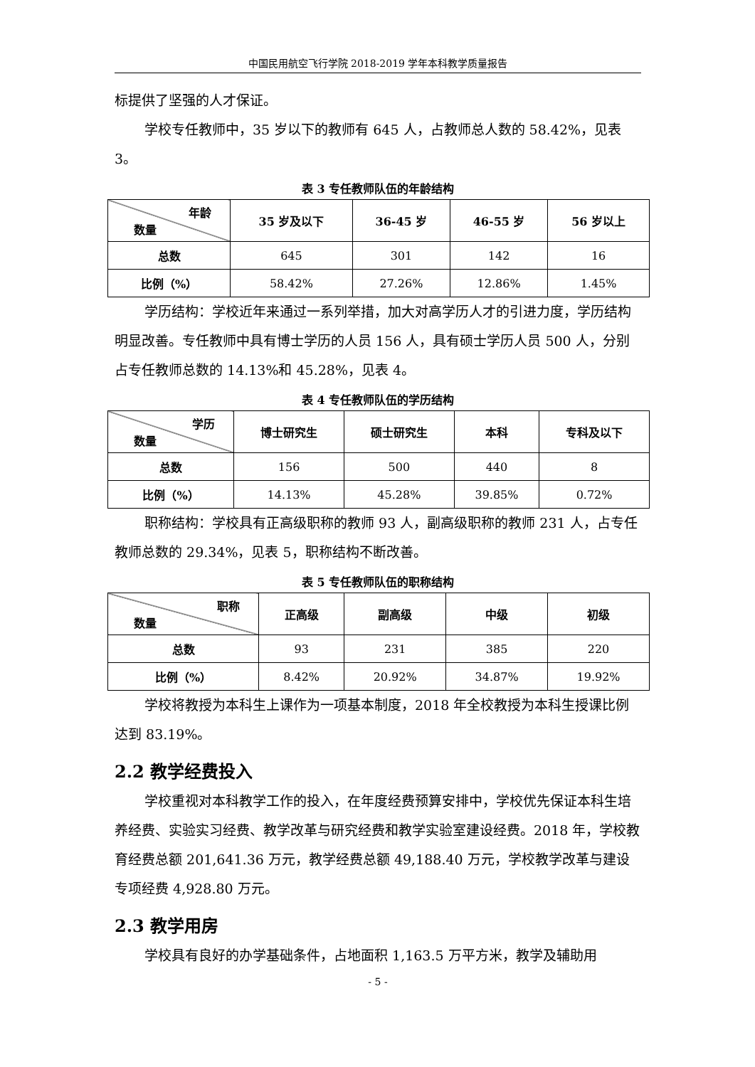中国民用航空飞行学院 2018-2019 学年本科教学质量报告
标提供了坚强的人才保证。
学校专任教师中，35 岁以下的教师有 645 人，占教师总人数的 58.42%，见表 3。
表 3 专任教师队伍的年龄结构
| 年龄 数量 | 35 岁及以下 | 36-45 岁 | 46-55 岁 | 56 岁以上 |
| --- | --- | --- | --- | --- |
| 总数 | 645 | 301 | 142 | 16 |
| 比例（%） | 58.42% | 27.26% | 12.86% | 1.45% |
学历结构：学校近年来通过一系列举措，加大对高学历人才的引进力度，学历结构明显改善。专任教师中具有博士学历的人员 156 人，具有硕士学历人员 500 人，分别占专任教师总数的 14.13%和 45.28%，见表 4。
表 4 专任教师队伍的学历结构
| 学历 数量 | 博士研究生 | 硕士研究生 | 本科 | 专科及以下 |
| --- | --- | --- | --- | --- |
| 总数 | 156 | 500 | 440 | 8 |
| 比例（%） | 14.13% | 45.28% | 39.85% | 0.72% |
职称结构：学校具有正高级职称的教师 93 人，副高级职称的教师 231 人，占专任教师总数的 29.34%，见表 5，职称结构不断改善。
表 5 专任教师队伍的职称结构
| 职称 数量 | 正高级 | 副高级 | 中级 | 初级 |
| --- | --- | --- | --- | --- |
| 总数 | 93 | 231 | 385 | 220 |
| 比例（%） | 8.42% | 20.92% | 34.87% | 19.92% |
学校将教授为本科生上课作为一项基本制度，2018 年全校教授为本科生授课比例达到 83.19%。
2.2 教学经费投入
学校重视对本科教学工作的投入，在年度经费预算安排中，学校优先保证本科生培养经费、实验实习经费、教学改革与研究经费和教学实验室建设经费。2018 年，学校教育经费总额 201,641.36 万元，教学经费总额 49,188.40 万元，学校教学改革与建设专项经费 4,928.80 万元。
2.3 教学用房
学校具有良好的办学基础条件，占地面积 1,163.5 万平方米，教学及辅助用
- 5 -